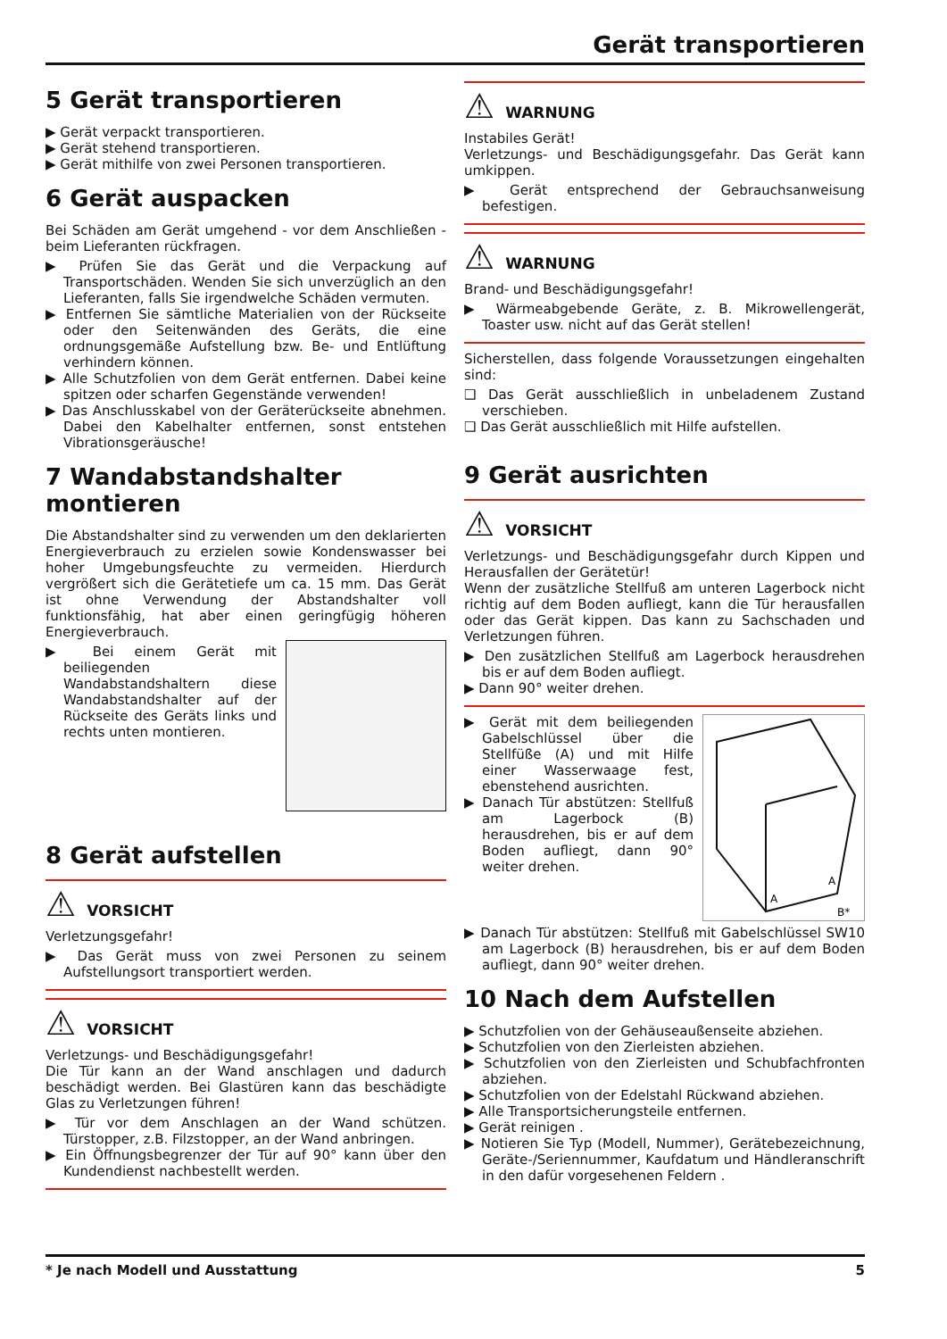Gerät transportieren
5 Gerät transportieren
▶ Gerät verpackt transportieren.
▶ Gerät stehend transportieren.
▶ Gerät mithilfe von zwei Personen transportieren.
6 Gerät auspacken
Bei Schäden am Gerät umgehend - vor dem Anschließen - beim Lieferanten rückfragen.
▶ Prüfen Sie das Gerät und die Verpackung auf Transportschäden. Wenden Sie sich unverzüglich an den Lieferanten, falls Sie irgendwelche Schäden vermuten.
▶ Entfernen Sie sämtliche Materialien von der Rückseite oder den Seitenwänden des Geräts, die eine ordnungsgemäße Aufstellung bzw. Be- und Entlüftung verhindern können.
▶ Alle Schutzfolien von dem Gerät entfernen. Dabei keine spitzen oder scharfen Gegenstände verwenden!
▶ Das Anschlusskabel von der Geräterückseite abnehmen. Dabei den Kabelhalter entfernen, sonst entstehen Vibrationsgeräusche!
7 Wandabstandshalter montieren
Die Abstandshalter sind zu verwenden um den deklarierten Energieverbrauch zu erzielen sowie Kondenswasser bei hoher Umgebungsfeuchte zu vermeiden. Hierdurch vergrößert sich die Gerätetiefe um ca. 15 mm. Das Gerät ist ohne Verwendung der Abstandshalter voll funktionsfähig, hat aber einen geringfügig höheren Energieverbrauch.
▶ Bei einem Gerät mit beiliegenden Wandabstandshaltern diese Wandabstandshalter auf der Rückseite des Geräts links und rechts unten montieren.
8 Gerät aufstellen
⚠ VORSICHT
Verletzungsgefahr!
▶ Das Gerät muss von zwei Personen zu seinem Aufstellungsort transportiert werden.
⚠ VORSICHT
Verletzungs- und Beschädigungsgefahr!
Die Tür kann an der Wand anschlagen und dadurch beschädigt werden. Bei Glastüren kann das beschädigte Glas zu Verletzungen führen!
▶ Tür vor dem Anschlagen an der Wand schützen. Türstopper, z.B. Filzstopper, an der Wand anbringen.
▶ Ein Öffnungsbegrenzer der Tür auf 90° kann über den Kundendienst nachbestellt werden.
⚠ WARNUNG
Instabiles Gerät!
Verletzungs- und Beschädigungsgefahr. Das Gerät kann umkippen.
▶ Gerät entsprechend der Gebrauchsanweisung befestigen.
⚠ WARNUNG
Brand- und Beschädigungsgefahr!
▶ Wärmeabgebende Geräte, z. B. Mikrowellengerät, Toaster usw. nicht auf das Gerät stellen!
Sicherstellen, dass folgende Voraussetzungen eingehalten sind:
❑ Das Gerät ausschließlich in unbeladenem Zustand verschieben.
❑ Das Gerät ausschließlich mit Hilfe aufstellen.
9 Gerät ausrichten
⚠ VORSICHT
Verletzungs- und Beschädigungsgefahr durch Kippen und Herausfallen der Gerätetür!
Wenn der zusätzliche Stellfuß am unteren Lagerbock nicht richtig auf dem Boden aufliegt, kann die Tür herausfallen oder das Gerät kippen. Das kann zu Sachschaden und Verletzungen führen.
▶ Den zusätzlichen Stellfuß am Lagerbock herausdrehen bis er auf dem Boden aufliegt.
▶ Dann 90° weiter drehen.
A
A
B*
▶ Gerät mit dem beiliegenden Gabelschlüssel über die Stellfüße (A) und mit Hilfe einer Wasserwaage fest, ebenstehend ausrichten.
▶ Danach Tür abstützen: Stellfuß am Lagerbock (B) herausdrehen, bis er auf dem Boden aufliegt, dann 90° weiter drehen.
▶ Danach Tür abstützen: Stellfuß mit Gabelschlüssel SW10 am Lagerbock (B) herausdrehen, bis er auf dem Boden aufliegt, dann 90° weiter drehen.
10 Nach dem Aufstellen
▶ Schutzfolien von der Gehäuseaußenseite abziehen.
▶ Schutzfolien von den Zierleisten abziehen.
▶ Schutzfolien von den Zierleisten und Schubfachfronten abziehen.
▶ Schutzfolien von der Edelstahl Rückwand abziehen.
▶ Alle Transportsicherungsteile entfernen.
▶ Gerät reinigen .
▶ Notieren Sie Typ (Modell, Nummer), Gerätebezeichnung, Geräte-/Seriennummer, Kaufdatum und Händleranschrift in den dafür vorgesehenen Feldern .
* Je nach Modell und Ausstattung 5